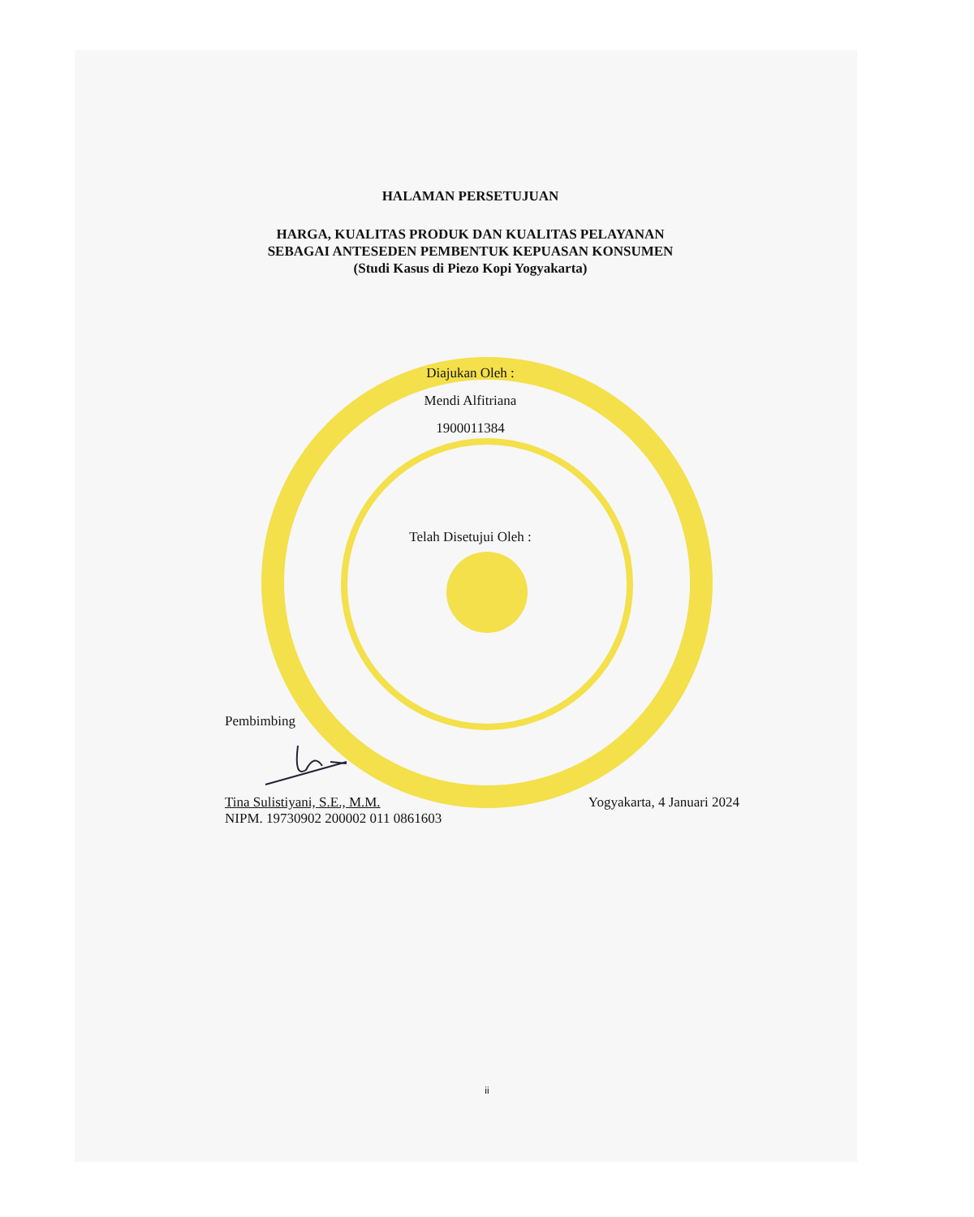HALAMAN PERSETUJUAN
HARGA, KUALITAS PRODUK DAN KUALITAS PELAYANAN
SEBAGAI ANTESEDEN PEMBENTUK KEPUASAN KONSUMEN
(Studi Kasus di Piezo Kopi Yogyakarta)
Diajukan Oleh :
Mendi Alfitriana
1900011384
Telah Disetujui Oleh :
Pembimbing
Tina Sulistiyani, S.E., M.M. Yogyakarta, 4 Januari 2024
NIPM. 19730902 200002 011 0861603
ii